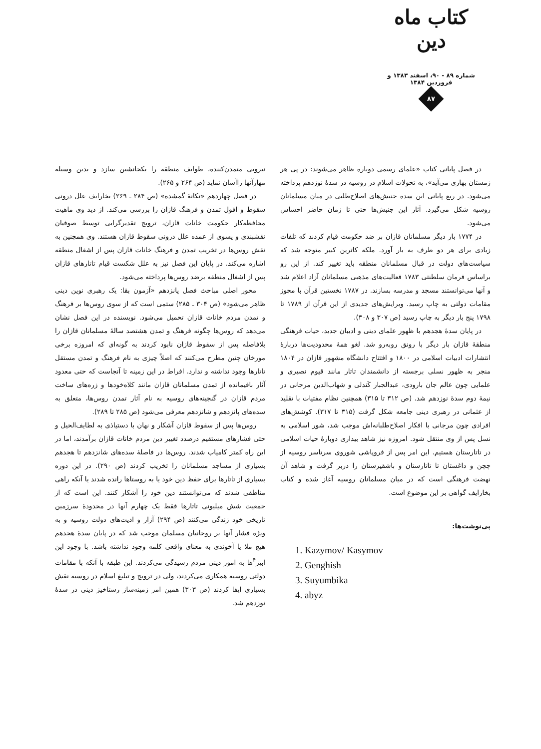کتاب ماه دین
شماره ۸۹ - ۹۰، اسفند ۱۳۸۳ و فروردین ۱۳۸۴
۸۷
نیرویی متمدن‌کننده، طوایف منطقه را یکجانشین سازد و بدین وسیله مهارآنها راآسان نماید (ص ۲۶۴ و ۲۶۵).
در فصل چهاردهم «تکانهٔ گمشده» (ص ۲۸۴ ـ ۲۶۹) بخارایف علل درونی سقوط و افول تمدن و فرهنگ قازان را بررسی می‌کند. از دید وی ماهیت محافظه‌کار حکومت خانات قازان، ترویج تقدیرگرایی توسط صوفیان نقشبندی و یسوی از عمده علل درونی سقوط قازان هستند. وی همچنین به نقش روس‌ها در تخریب تمدن و فرهنگ خانات قازان پس از اشغال منطقه اشاره می‌کند. در پایان این فصل نیز به علل شکست قیام تاتارهای قازان پس از اشغال منطقه برضد روس‌ها پرداخته می‌شود.
محور اصلی مباحث فصل پانزدهم «آزمون بقا: یک رهبری نوین دینی ظاهر می‌شود» (ص ۳۰۴ ـ ۲۸۵) ستمی است که از سوی روس‌ها بر فرهنگ و تمدن مردم خانات قازان تحمیل می‌شود. نویسنده در این فصل نشان می‌دهد که روس‌ها چگونه فرهنگ و تمدن هشتصد سالهٔ مسلمانان قازان را بلافاصله پس از سقوط قازان نابود کردند به گونه‌ای که امروزه برخی مورخان چنین مطرح می‌کنند که اصلاً چیزی به نام فرهنگ و تمدن مستقل تاتارها وجود نداشته و ندارد. افراط در این زمینه تا آنجاست که حتی معدود آثار باقیمانده از تمدن مسلمانان قازان مانند کلاه‌خودها و زره‌های ساخت مردم قازان در گنجینه‌های روسیه به نام آثار تمدن روس‌ها، متعلق به سده‌های پانزدهم و شانزدهم معرفی می‌شود (ص ۲۸۵ تا ۲۸۹).
روس‌ها پس از سقوط قازان آشکار و نهان با دستیاذی به لطایف‌الحیل و حتی فشارهای مستقیم درصدد تغییر دین مردم خانات قازان برآمدند، اما در این راه کمتر کامیاب شدند. روس‌ها در فاصلهٔ سده‌های شانزدهم تا هجدهم بسیاری از مساجد مسلمانان را تخریب کردند (ص ۲۹۰). در این دوره بسیاری از تاتارها برای حفظ دین خود یا به روستاها رانده شدند یا آنکه راهی مناطقی شدند که می‌توانستند دین خود را آشکار کنند. این است که از جمعیت شش میلیونی تاتارها فقط یک چهارم آنها در محدودهٔ سرزمین تاریخی خود زندگی می‌کنند (ص ۲۹۴) آزار و اذیت‌های دولت روسیه و به ویژه فشار آنها بر روحانیان مسلمان موجب شد که در پایان سدهٔ هجدهم هیچ ملا یا آخوندی به معنای واقعی کلمه وجود نداشته باشد. با وجود این ابیز<sup>۴</sup>ها به امور دینی مردم رسیدگی می‌کردند. این طبقه با آنکه با مقامات دولتی روسیه همکاری می‌کردند، ولی در ترویج و تبلیغ اسلام در روسیه نقش بسیاری ایفا کردند (ص ۳۰۳) همین امر زمینه‌ساز رستاخیز دینی در سدهٔ نوزدهم شد.
در فصل پایانی کتاب «علمای رسمی دوباره ظاهر می‌شوند: در پی هر زمستان بهاری می‌آید»، به تحولات اسلام در روسیه در سدهٔ نوزدهم پرداخته می‌شود. در ربع پایانی این سده جنبش‌های اصلاح‌طلبی در میان مسلمانان روسیه شکل می‌گیرد. آثار این جنبش‌ها حتی تا زمان حاضر احساس می‌شود.
در ۱۷۷۴ بار دیگر مسلمانان قازان بر ضد حکومت قیام کردند که تلفات زیادی برای هر دو طرف به بار آورد. ملکه کاترین کبیر متوجه شد که سیاست‌های دولت در قبال مسلمانان منطقه باید تغییر کند. از این رو براساس فرمان سلطنتی ۱۷۸۳ فعالیت‌های مذهبی مسلمانان آزاد اعلام شد و آنها می‌توانستند مسجد و مدرسه بسازند. در ۱۷۸۷ نخستین قرآن با مجوز مقامات دولتی به چاپ رسید. ویرایش‌های جدیدی از این قرآن از ۱۷۸۹ تا ۱۷۹۸ پنج بار دیگر به چاپ رسید (ص ۳۰۷ و ۳۰۸).
در پایان سدهٔ هجدهم با ظهور علمای دینی و ادیبان جدید، حیات فرهنگی منطقهٔ قازان بار دیگر با رونق روبه‌رو شد. لغو همهٔ محدودیت‌ها دربارهٔ انتشارات ادبیات اسلامی در ۱۸۰۰ و افتتاح دانشگاه مشهور قازان در ۱۸۰۴ منجر به ظهور نسلی برجسته از دانشمندان تاتار مانند قیوم نصیری و علمایی چون عالم جان بارودی، عبدالجبار کَندلی و شهاب‌الدین مرجانی در نیمهٔ دوم سدهٔ نوزدهم شد. (ص ۳۱۲ تا ۳۱۵) همچنین نظام مفتیات با تقلید از عثمانی در رهبری دینی جامعه شکل گرفت (۳۱۵ تا ۳۱۷). کوشش‌های افرادی چون مرجانی با افکار اصلاح‌طلبانه‌اش موجب شد، شور اسلامی به نسل پس از وی منتقل شود. امروزه نیز شاهد بیداری دوبارهٔ حیات اسلامی در تاتارستان هستیم. این امر پس از فروپاشی شوروی سرتاسر روسیه از چچن و داغستان تا تاتارستان و باشقیرستان را دربر گرفت و شاهد آن نهضت فرهنگی است که در میان مسلمانان روسیه آغاز شده و کتاب بخارایف گواهی بر این موضوع است.
پی‌نوشت‌ها:
1. Kazymov/ Kasymov
2. Genghish
3. Suyumbika
4. abyz